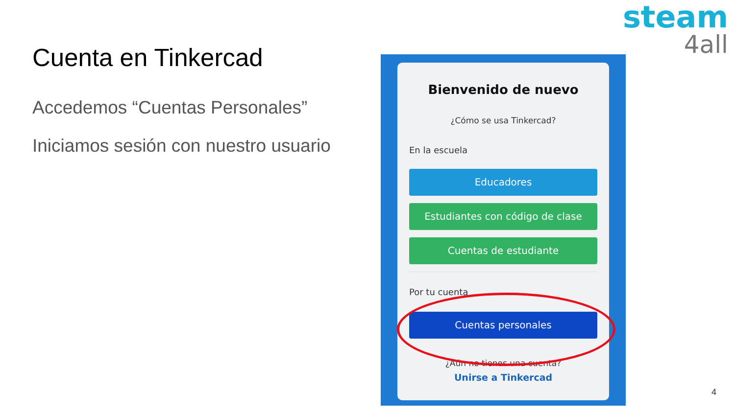Cuenta en Tinkercad
Accedemos “Cuentas Personales”
Iniciamos sesión con nuestro usuario
steam
4all
Bienvenido de nuevo
¿Cómo se usa Tinkercad?
En la escuela
Educadores
Estudiantes con código de clase
Cuentas de estudiante
Por tu cuenta
Cuentas personales
¿Aún no tienes una cuenta?
Unirse a Tinkercad
4